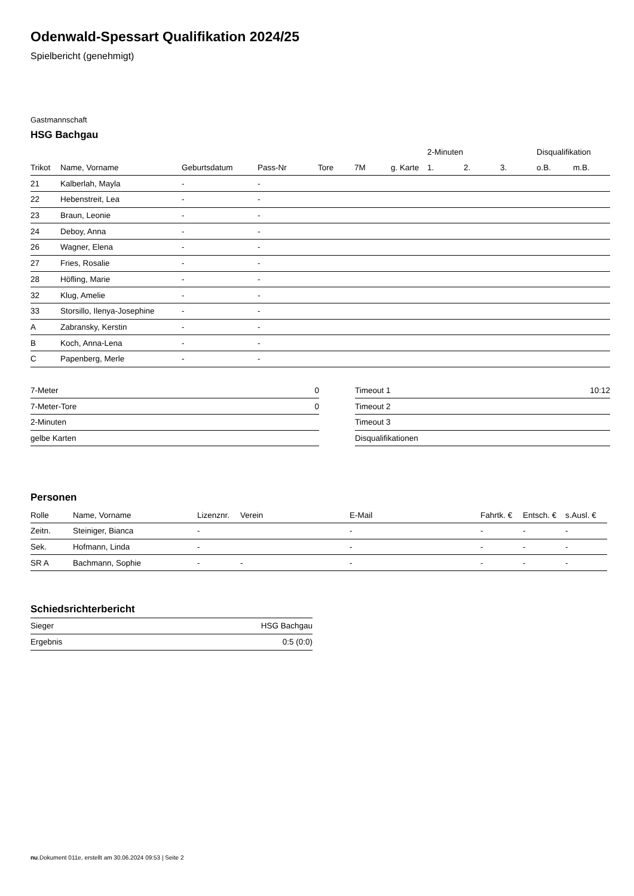Odenwald-Spessart Qualifikation 2024/25
Spielbericht (genehmigt)
Gastmannschaft
HSG Bachgau
| | | | | | | | | 2-Minuten | | | Disqualifikation | |
| --- | --- | --- | --- | --- | --- | --- | --- | --- | --- | --- | --- | --- |
| Trikot | Name, Vorname | Geburtsdatum | Pass-Nr | Tore | 7M | g. Karte | | 1. | 2. | 3. | o.B. | m.B. |
| 21 | Kalberlah, Mayla | - | - | | | | | | | | | |
| 22 | Hebenstreit, Lea | - | - | | | | | | | | | |
| 23 | Braun, Leonie | - | - | | | | | | | | | |
| 24 | Deboy, Anna | - | - | | | | | | | | | |
| 26 | Wagner, Elena | - | - | | | | | | | | | |
| 27 | Fries, Rosalie | - | - | | | | | | | | | |
| 28 | Höfling, Marie | - | - | | | | | | | | | |
| 32 | Klug, Amelie | - | - | | | | | | | | | |
| 33 | Storsillo, Ilenya-Josephine | - | - | | | | | | | | | |
| A | Zabransky, Kerstin | - | - | | | | | | | | | |
| B | Koch, Anna-Lena | - | - | | | | | | | | | |
| C | Papenberg, Merle | - | - | | | | | | | | | |
| 7-Meter | 0 |
| 7-Meter-Tore | 0 |
| 2-Minuten | |
| gelbe Karten | |
| Timeout 1 | 10:12 |
| Timeout 2 | |
| Timeout 3 | |
| Disqualifikationen | |
Personen
| Rolle | Name, Vorname | Lizenznr. | Verein | E-Mail | Fahrtk. € | Entsch. € | s.Ausl. € |
| --- | --- | --- | --- | --- | --- | --- | --- |
| Zeitn. | Steiniger, Bianca | - | | - | - | - | - |
| Sek. | Hofmann, Linda | - | | - | - | - | - |
| SR A | Bachmann, Sophie | - | - | - | - | - | - |
Schiedsrichterbericht
| Sieger | HSG Bachgau |
| Ergebnis | 0:5 (0:0) |
nu.Dokument 011e, erstellt am 30.06.2024 09:53 | Seite 2